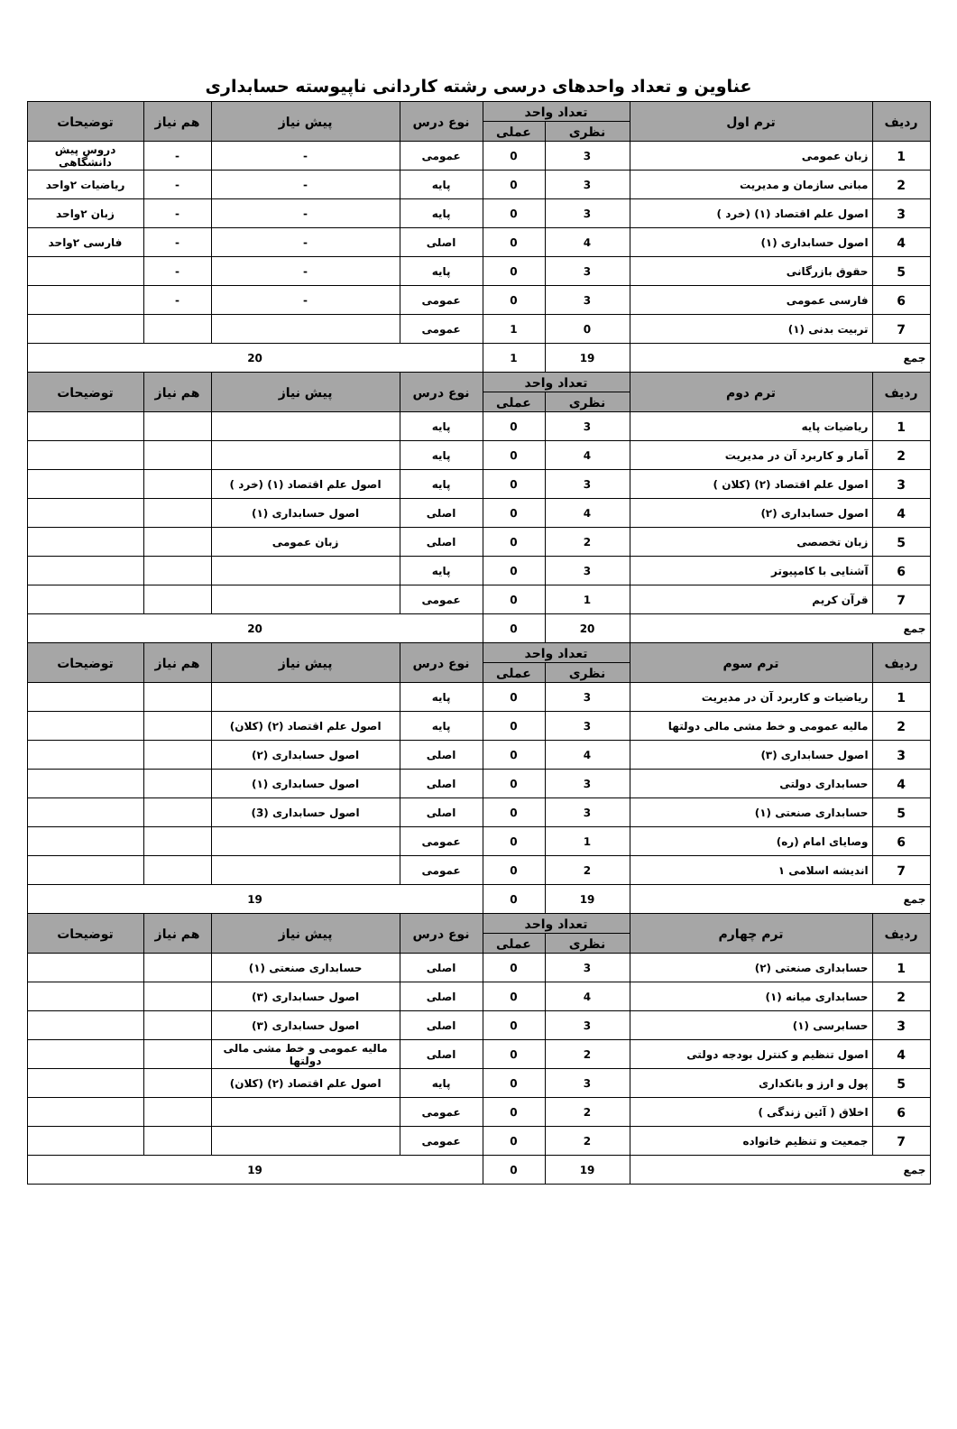عناوین و تعداد واحدهای درسی رشته کاردانی ناپیوسته حسابداری
| ردیف | ترم اول | تعداد واحد | | نوع درس | پیش نیاز | هم نیاز | توضیحات |
| --- | --- | --- | --- | --- | --- | --- | --- |
| | | نظری | عملی | | | | |
| 1 | زبان عمومی | 3 | 0 | عمومی | - | - | دروس پیش دانشگاهی |
| 2 | مبانی سازمان و مدیریت | 3 | 0 | پایه | - | - | ریاضیات ۲واحد |
| 3 | اصول علم اقتصاد (۱) (خرد ) | 3 | 0 | پایه | - | - | زبان ۲واحد |
| 4 | اصول حسابداری (۱) | 4 | 0 | اصلی | - | - | فارسی ۲واحد |
| 5 | حقوق بازرگانی | 3 | 0 | پایه | - | - | |
| 6 | فارسی عمومی | 3 | 0 | عمومی | - | - | |
| 7 | تربیت بدنی (۱) | 0 | 1 | عمومی | | | |
| جمع | | 19 | 1 | 20 | | | |
| ردیف | ترم دوم | تعداد واحد | | نوع درس | پیش نیاز | هم نیاز | توضیحات |
| | | نظری | عملی | | | | |
| 1 | ریاضیات پایه | 3 | 0 | پایه | | | |
| 2 | آمار و کاربرد آن در مدیریت | 4 | 0 | پایه | | | |
| 3 | اصول علم اقتصاد (۲) (کلان ) | 3 | 0 | پایه | اصول علم اقتصاد (۱) (خرد ) | | |
| 4 | اصول حسابداری (۲) | 4 | 0 | اصلی | اصول حسابداری (۱) | | |
| 5 | زبان تخصصی | 2 | 0 | اصلی | زبان عمومی | | |
| 6 | آشنایی با کامپیوتر | 3 | 0 | پایه | | | |
| 7 | قرآن کریم | 1 | 0 | عمومی | | | |
| جمع | | 20 | 0 | 20 | | | |
| ردیف | ترم سوم | تعداد واحد | | نوع درس | پیش نیاز | هم نیاز | توضیحات |
| | | نظری | عملی | | | | |
| 1 | ریاضیات و کاربرد آن در مدیریت | 3 | 0 | پایه | | | |
| 2 | مالیه عمومی و خط مشی مالی دولتها | 3 | 0 | پایه | اصول علم اقتصاد (۲) (کلان) | | |
| 3 | اصول حسابداری (۳) | 4 | 0 | اصلی | اصول حسابداری (۲) | | |
| 4 | حسابداری دولتی | 3 | 0 | اصلی | اصول حسابداری (۱) | | |
| 5 | حسابداری صنعتی (۱) | 3 | 0 | اصلی | اصول حسابداری (3) | | |
| 6 | وصایای امام (ره) | 1 | 0 | عمومی | | | |
| 7 | اندیشه اسلامی ۱ | 2 | 0 | عمومی | | | |
| جمع | | 19 | 0 | 19 | | | |
| ردیف | ترم چهارم | تعداد واحد | | نوع درس | پیش نیاز | هم نیاز | توضیحات |
| | | نظری | عملی | | | | |
| 1 | حسابداری صنعتی (۲) | 3 | 0 | اصلی | حسابداری صنعتی (۱) | | |
| 2 | حسابداری میانه (۱) | 4 | 0 | اصلی | اصول حسابداری (۳) | | |
| 3 | حسابرسی (۱) | 3 | 0 | اصلی | اصول حسابداری (۳) | | |
| 4 | اصول تنظیم و کنترل بودجه دولتی | 2 | 0 | اصلی | مالیه عمومی و خط مشی مالی دولتها | | |
| 5 | پول و ارز و بانکداری | 3 | 0 | پایه | اصول علم اقتصاد (۲) (کلان) | | |
| 6 | اخلاق ( آئین زندگی ) | 2 | 0 | عمومی | | | |
| 7 | جمعیت و تنظیم خانواده | 2 | 0 | عمومی | | | |
| جمع | | 19 | 0 | 19 | | | |